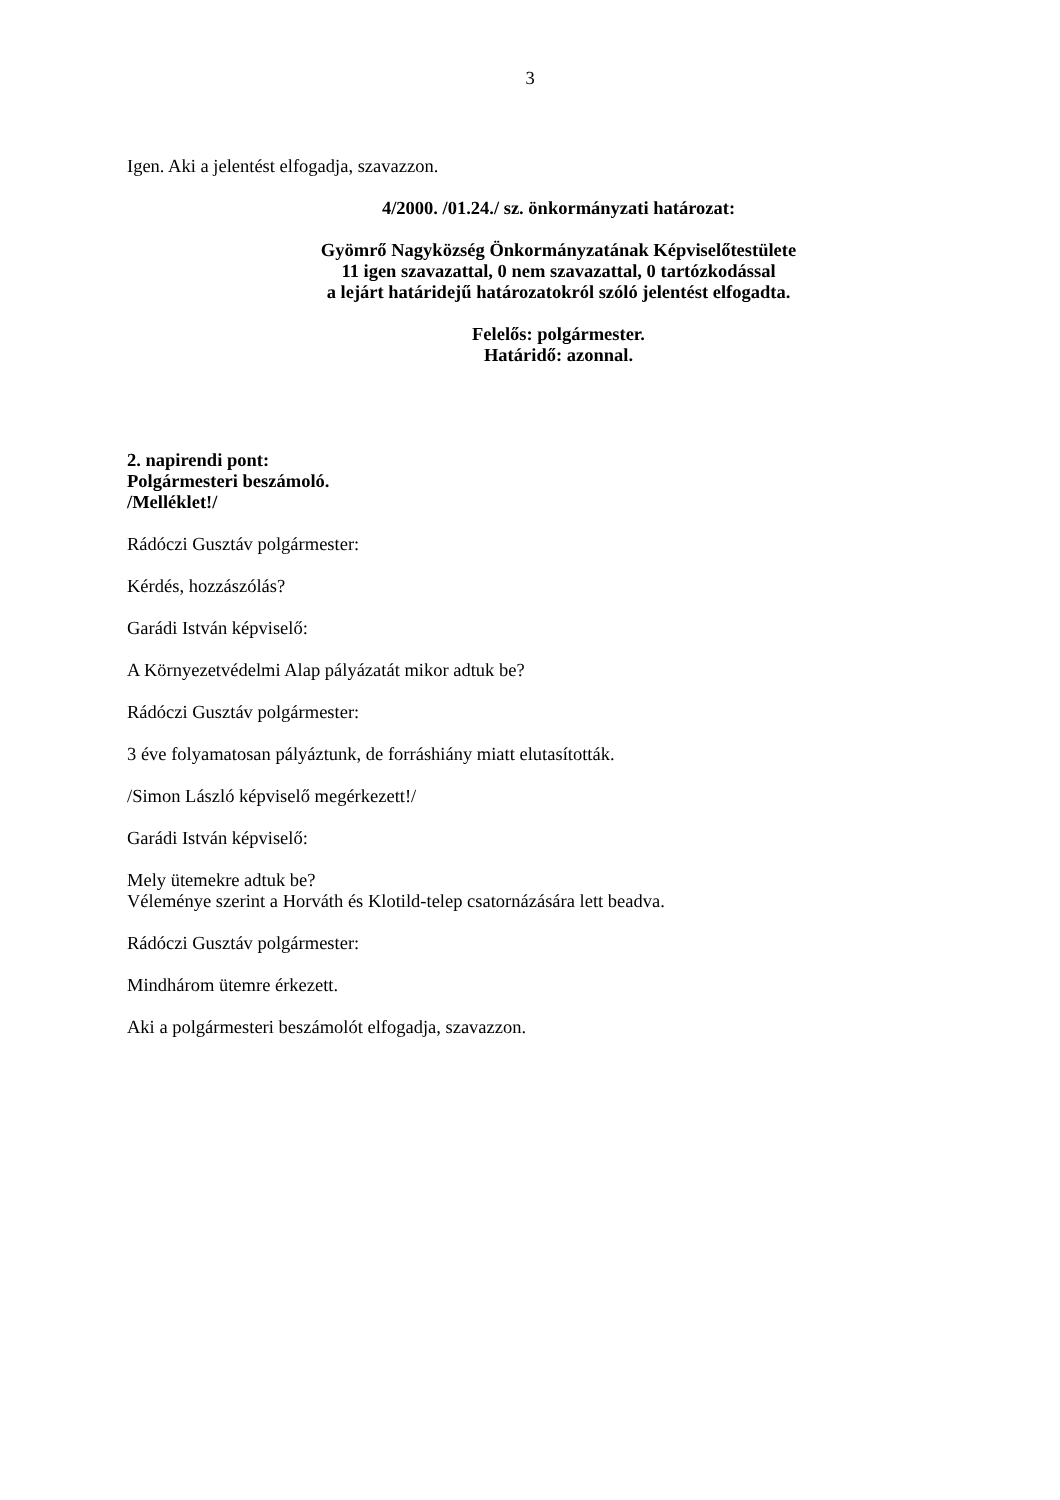3
Igen. Aki a jelentést elfogadja, szavazzon.
4/2000. /01.24./ sz. önkormányzati határozat:
Gyömrő Nagyközség Önkormányzatának Képviselőtestülete
11 igen szavazattal, 0 nem szavazattal, 0 tartózkodással
a lejárt határidejű határozatokról szóló jelentést elfogadta.
Felelős: polgármester.
Határidő: azonnal.
2. napirendi pont:
Polgármesteri beszámoló.
/Melléklet!/
Rádóczi Gusztáv polgármester:
Kérdés, hozzászólás?
Garádi István képviselő:
A Környezetvédelmi Alap pályázatát mikor adtuk be?
Rádóczi Gusztáv polgármester:
3 éve folyamatosan pályáztunk, de forráshiány miatt elutasították.
/Simon László képviselő megérkezett!/
Garádi István képviselő:
Mely ütemekre adtuk be?
Véleménye szerint a Horváth és Klotild-telep csatornázására lett beadva.
Rádóczi Gusztáv polgármester:
Mindhárom ütemre érkezett.
Aki a polgármesteri beszámolót elfogadja, szavazzon.